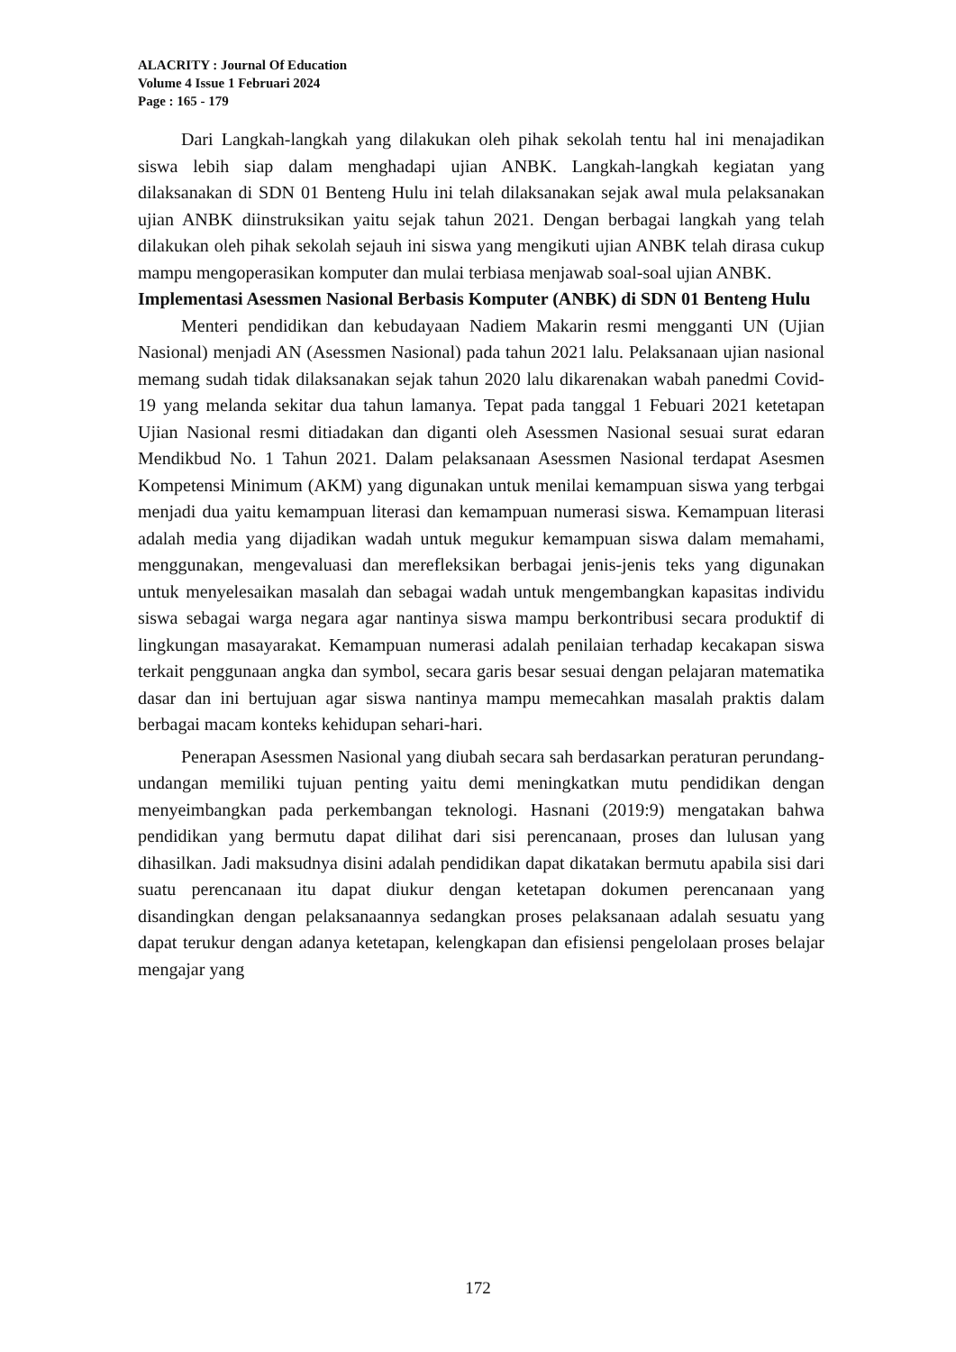ALACRITY : Journal Of Education
Volume 4 Issue 1 Februari 2024
Page : 165 - 179
Dari Langkah-langkah yang dilakukan oleh pihak sekolah tentu hal ini menajadikan siswa lebih siap dalam menghadapi ujian ANBK. Langkah-langkah kegiatan yang dilaksanakan di SDN 01 Benteng Hulu ini telah dilaksanakan sejak awal mula pelaksanakan ujian ANBK diinstruksikan yaitu sejak tahun 2021. Dengan berbagai langkah yang telah dilakukan oleh pihak sekolah sejauh ini siswa yang mengikuti ujian ANBK telah dirasa cukup mampu mengoperasikan komputer dan mulai terbiasa menjawab soal-soal ujian ANBK.
Implementasi Asessmen Nasional Berbasis Komputer (ANBK) di SDN 01 Benteng Hulu
Menteri pendidikan dan kebudayaan Nadiem Makarin resmi mengganti UN (Ujian Nasional) menjadi AN (Asessmen Nasional) pada tahun 2021 lalu. Pelaksanaan ujian nasional memang sudah tidak dilaksanakan sejak tahun 2020 lalu dikarenakan wabah panedmi Covid-19 yang melanda sekitar dua tahun lamanya. Tepat pada tanggal 1 Febuari 2021 ketetapan Ujian Nasional resmi ditiadakan dan diganti oleh Asessmen Nasional sesuai surat edaran Mendikbud No. 1 Tahun 2021. Dalam pelaksanaan Asessmen Nasional terdapat Asesmen Kompetensi Minimum (AKM) yang digunakan untuk menilai kemampuan siswa yang terbgai menjadi dua yaitu kemampuan literasi dan kemampuan numerasi siswa. Kemampuan literasi adalah media yang dijadikan wadah untuk megukur kemampuan siswa dalam memahami, menggunakan, mengevaluasi dan merefleksikan berbagai jenis-jenis teks yang digunakan untuk menyelesaikan masalah dan sebagai wadah untuk mengembangkan kapasitas individu siswa sebagai warga negara agar nantinya siswa mampu berkontribusi secara produktif di lingkungan masayarakat. Kemampuan numerasi adalah penilaian terhadap kecakapan siswa terkait penggunaan angka dan symbol, secara garis besar sesuai dengan pelajaran matematika dasar dan ini bertujuan agar siswa nantinya mampu memecahkan masalah praktis dalam berbagai macam konteks kehidupan sehari-hari.
Penerapan Asessmen Nasional yang diubah secara sah berdasarkan peraturan perundang-undangan memiliki tujuan penting yaitu demi meningkatkan mutu pendidikan dengan menyeimbangkan pada perkembangan teknologi. Hasnani (2019:9) mengatakan bahwa pendidikan yang bermutu dapat dilihat dari sisi perencanaan, proses dan lulusan yang dihasilkan. Jadi maksudnya disini adalah pendidikan dapat dikatakan bermutu apabila sisi dari suatu perencanaan itu dapat diukur dengan ketetapan dokumen perencanaan yang disandingkan dengan pelaksanaannya sedangkan proses pelaksanaan adalah sesuatu yang dapat terukur dengan adanya ketetapan, kelengkapan dan efisiensi pengelolaan proses belajar mengajar yang
172